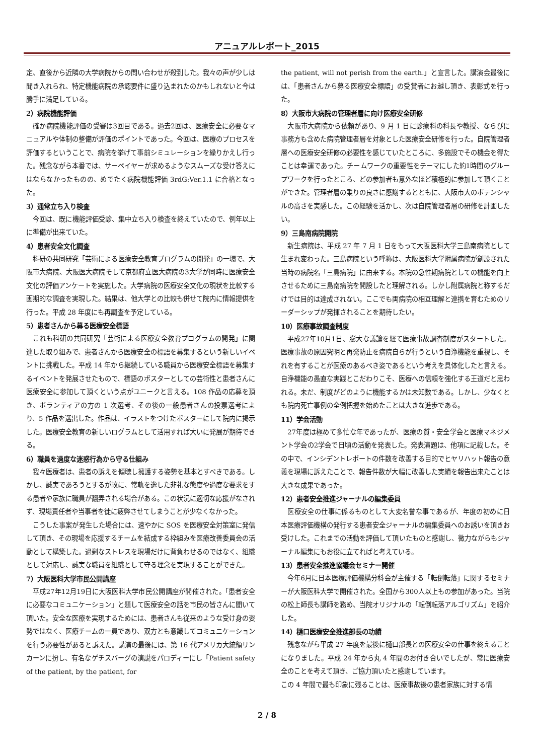アニュアルレポート_2015
定、直後から近隣の大学病院からの問い合わせが殺到した。我々の声が少しは聞き入れられ、特定機能病院の承認要件に盛り込まれたのかもしれないと今は勝手に満足している。
2）病院機能評価
確か病院機能評価の受審は3回目である。過去2回は、医療安全に必要なマニュアルや体制の整備が評価のポイントであった。今回は、医療のプロセスを評価するということで、病院を挙げて事前シミュレーションを繰りかえし行った。残念ながら本番では、サーベイヤーが求めるようなスムーズな受け答えにはならなかったものの、めでたく病院機能評価 3rdG:Ver.1.1 に合格となった。
3）通常立ち入り検査
今回は、既に機能評価受診、集中立ち入り検査を終えていたので、例年以上に準備が出来ていた。
4）患者安全文化調査
科研の共同研究「芸術による医療安全教育プログラムの開発」の一環で、大阪市大病院、大阪医大病院そして京都府立医大病院の3大学が同時に医療安全文化の評価アンケートを実施した。大学病院の医療安全文化の現状を比較する画期的な調査を実現した。結果は、他大学との比較も併せて院内に情報提供を行った。平成 28 年度にも再調査を予定している。
5）患者さんから募る医療安全標語
これも科研の共同研究「芸術による医療安全教育プログラムの開発」に関連した取り組みで、患者さんから医療安全の標語を募集するという新しいイベントに挑戦した。平成 14 年から継続している職員から医療安全標語を募集するイベントを発展させたもので、標語のポスターとしての芸術性と患者さんに医療安全に参加して頂くという点がユニークと言える。108 作品の応募を頂き、ボランティアの方の 1 次選考、その後の一般患者さんの投票選考により、5 作品を選出した。作品は、イラストをつけたポスターにして院内に掲示した。医療安全教育の新しいログラムとして活用すれば大いに発展が期待できる。
6）職員を過度な迷惑行為から守る仕組み
我々医療者は、患者の訴えを傾聴し擁護する姿勢を基本とすべきである。しかし、誠実であろうとするが故に、常軌を逸した非礼な態度や過度な要求をする患者や家族に職員が翻弄される場合がある。この状況に適切な応援がなされず、現場責任者や当事者を徒に疲弊させてしまうことが少なくなかった。
こうした事案が発生した場合には、速やかに SOS を医療安全対策室に発信して頂き、その現場を応援するチームを結成する枠組みを医療改善委員会の活動として構築した。過剰なストレスを現場だけに背負わせるのではなく、組織として対応し、誠実な職員を組織として守る理念を実現することができた。
7）大阪医科大学市民公開講座
平成27年12月19日に大阪医科大学市民公開講座が開催された。「患者安全に必要なコミュニケーション」と題して医療安全の話を市民の皆さんに聞いて頂いた。安全な医療を実現するためには、患者さんも従来のような受け身の姿勢ではなく、医療チームの一員であり、双方とも意識してコミュニケーションを行う必要性があると訴えた。講演の最後には、第 16 代アメリカ大統領リンカーンに扮し、有名なゲチスバーグの演説をパロディーにし「Patient safety of the patient, by the patient, for
the patient, will not perish from the earth.」と宣言した。講演会最後には、「患者さんから募る医療安全標語」の受賞者にお越し頂き、表彰式を行った。
8）大阪市大病院の管理者層に向け医療安全研修
大阪市大病院から依頼があり、9 月 1 日に診療科の科長や教授、ならびに事務方も含めた病院管理者層を対象とした医療安全研修を行った。自院管理者層への医療安全研修の必要性を感じていたところに、多施設でその機会を得たことは幸運であった。チームワークの重要性をテーマにした約1時間のグループワークを行ったところ、どの参加者も意外なほど積極的に参加して頂くことができた。管理者層の乗りの良さに感謝するとともに、大阪市大のポテンシャルの高さを実感した。この経験を活かし、次は自院管理者層の研修を計画したい。
9）三島南病院開院
新生病院は、平成 27 年 7 月 1 日をもって大阪医科大学三島南病院として生まれ変わった。三島病院という呼称は、大阪医科大学附属病院が創設された当時の病院名「三島病院」に由来する。本院の急性期病院としての機能を向上させるために三島南病院を開設したと理解される。しかし附属病院と称するだけでは目的は達成されない。ここでも両病院の相互理解と連携を育むためのリーダーシップが発揮されることを期待したい。
10）医療事故調査制度
平成27年10月1日、膨大な議論を経て医療事故調査制度がスタートした。医療事故の原因究明と再発防止を病院自らが行うという自浄機能を重視し、それを有することが医療のあるべき姿であるという考えを具体化したと言える。自浄機能の愚直な実践とこだわりこそ、医療への信頼を強化する王道だと思われる。未だ、制度がどのように機能するかは未知数である。しかし、少なくとも院内死亡事例の全例把握を始めたことは大きな進歩である。
11）学会活動
27年度は極めて多忙な年であったが、医療の質・安全学会と医療マネジメント学会の2学会で日頃の活動を発表した。発表演題は、他項に記載した。その中で、インシデントレポートの件数を改善する目的でヒヤリハット報告の意義を現場に訴えたことで、報告件数が大幅に改善した実績を報告出来たことは大きな成果であった。
12）患者安全推進ジャーナルの編集委員
医療安全の仕事に係るものとして大変名誉な事であるが、年度の初めに日本医療評価機構の発行する患者安全ジャーナルの編集委員へのお誘いを頂きお受けした。これまでの活動を評価して頂いたものと感謝し、微力ながらもジャーナル編集にもお役に立てればと考えている。
13）患者安全推進協議会セミナー開催
今年6月に日本医療評価機構分科会が主催する「転倒転落」に関するセミナーが大阪医科大学で開催された。全国から300人以上もの参加があった。当院の松上師長も講師を務め、当院オリジナルの「転倒転落アルゴリズム」を紹介した。
14）樋口医療安全推進部長の功績
残念ながら平成 27 年度を最後に樋口部長との医療安全の仕事を終えることになりました。平成 24 年から丸 4 年間のお付き合いでしたが、常に医療安全のことを考えて頂き、ご協力頂いたと感謝しています。
この 4 年間で最も印象に残ることは、医療事故後の患者家族に対する情
2 / 8